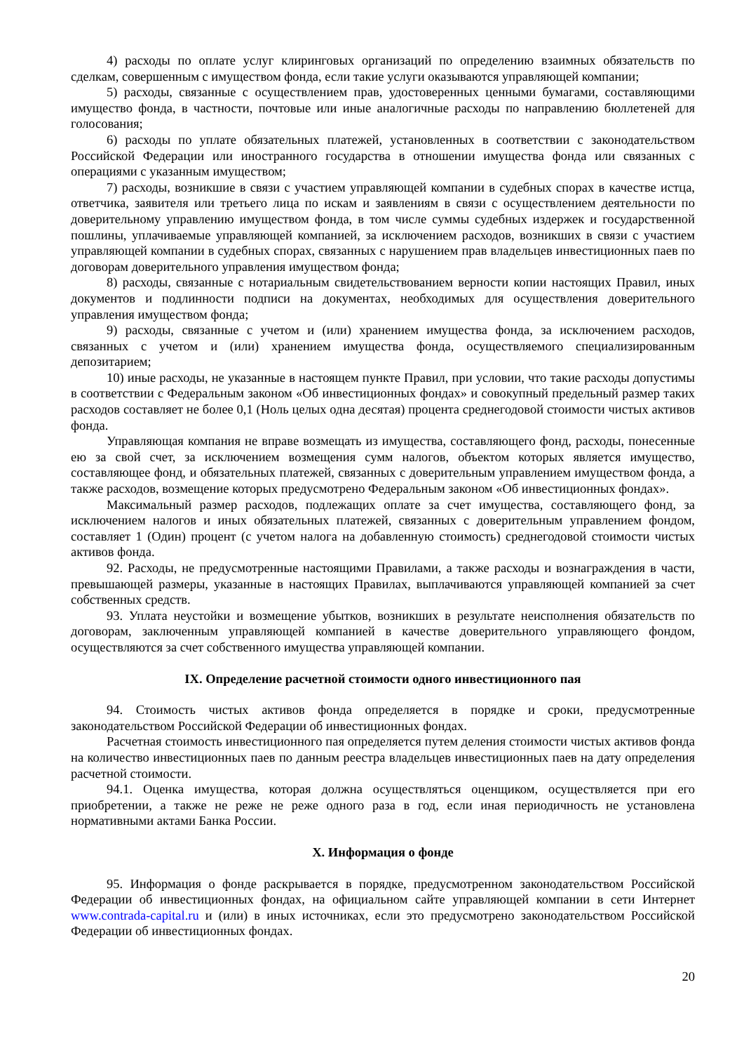4) расходы по оплате услуг клиринговых организаций по определению взаимных обязательств по сделкам, совершенным с имуществом фонда, если такие услуги оказываются управляющей компании;
5) расходы, связанные с осуществлением прав, удостоверенных ценными бумагами, составляющими имущество фонда, в частности, почтовые или иные аналогичные расходы по направлению бюллетеней для голосования;
6) расходы по уплате обязательных платежей, установленных в соответствии с законодательством Российской Федерации или иностранного государства в отношении имущества фонда или связанных с операциями с указанным имуществом;
7) расходы, возникшие в связи с участием управляющей компании в судебных спорах в качестве истца, ответчика, заявителя или третьего лица по искам и заявлениям в связи с осуществлением деятельности по доверительному управлению имуществом фонда, в том числе суммы судебных издержек и государственной пошлины, уплачиваемые управляющей компанией, за исключением расходов, возникших в связи с участием управляющей компании в судебных спорах, связанных с нарушением прав владельцев инвестиционных паев по договорам доверительного управления имуществом фонда;
8) расходы, связанные с нотариальным свидетельствованием верности копии настоящих Правил, иных документов и подлинности подписи на документах, необходимых для осуществления доверительного управления имуществом фонда;
9) расходы, связанные с учетом и (или) хранением имущества фонда, за исключением расходов, связанных с учетом и (или) хранением имущества фонда, осуществляемого специализированным депозитарием;
10) иные расходы, не указанные в настоящем пункте Правил, при условии, что такие расходы допустимы в соответствии с Федеральным законом «Об инвестиционных фондах» и совокупный предельный размер таких расходов составляет не более 0,1 (Ноль целых одна десятая) процента среднегодовой стоимости чистых активов фонда.
Управляющая компания не вправе возмещать из имущества, составляющего фонд, расходы, понесенные ею за свой счет, за исключением возмещения сумм налогов, объектом которых является имущество, составляющее фонд, и обязательных платежей, связанных с доверительным управлением имуществом фонда, а также расходов, возмещение которых предусмотрено Федеральным законом «Об инвестиционных фондах».
Максимальный размер расходов, подлежащих оплате за счет имущества, составляющего фонд, за исключением налогов и иных обязательных платежей, связанных с доверительным управлением фондом, составляет 1 (Один) процент (с учетом налога на добавленную стоимость) среднегодовой стоимости чистых активов фонда.
92. Расходы, не предусмотренные настоящими Правилами, а также расходы и вознаграждения в части, превышающей размеры, указанные в настоящих Правилах, выплачиваются управляющей компанией за счет собственных средств.
93. Уплата неустойки и возмещение убытков, возникших в результате неисполнения обязательств по договорам, заключенным управляющей компанией в качестве доверительного управляющего фондом, осуществляются за счет собственного имущества управляющей компании.
IX. Определение расчетной стоимости одного инвестиционного пая
94. Стоимость чистых активов фонда определяется в порядке и сроки, предусмотренные законодательством Российской Федерации об инвестиционных фондах.
Расчетная стоимость инвестиционного пая определяется путем деления стоимости чистых активов фонда на количество инвестиционных паев по данным реестра владельцев инвестиционных паев на дату определения расчетной стоимости.
94.1. Оценка имущества, которая должна осуществляться оценщиком, осуществляется при его приобретении, а также не реже не реже одного раза в год, если иная периодичность не установлена нормативными актами Банка России.
X. Информация о фонде
95. Информация о фонде раскрывается в порядке, предусмотренном законодательством Российской Федерации об инвестиционных фондах, на официальном сайте управляющей компании в сети Интернет www.contrada-capital.ru и (или) в иных источниках, если это предусмотрено законодательством Российской Федерации об инвестиционных фондах.
20